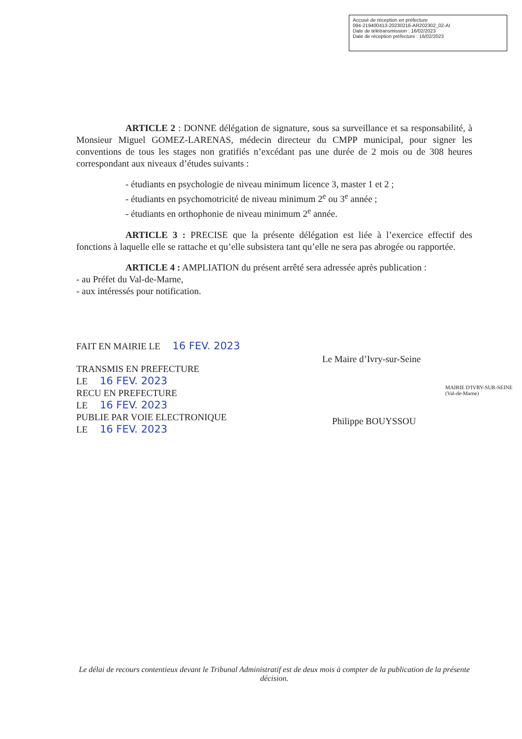Accusé de réception en préfecture
094-219400413-20230216-AR202302_02-AI
Date de télétransmission : 16/02/2023
Date de réception préfecture : 16/02/2023
ARTICLE 2 : DONNE délégation de signature, sous sa surveillance et sa responsabilité, à Monsieur Miguel GOMEZ-LARENAS, médecin directeur du CMPP municipal, pour signer les conventions de tous les stages non gratifiés n’excédant pas une durée de 2 mois ou de 308 heures correspondant aux niveaux d’études suivants :
- étudiants en psychologie de niveau minimum licence 3, master 1 et 2 ;
- étudiants en psychomotricité de niveau minimum 2<sup>e</sup> ou 3<sup>e</sup> année ;
- étudiants en orthophonie de niveau minimum 2<sup>e</sup> année.
ARTICLE 3 : PRECISE que la présente délégation est liée à l’exercice effectif des fonctions à laquelle elle se rattache et qu’elle subsistera tant qu’elle ne sera pas abrogée ou rapportée.
ARTICLE 4 : AMPLIATION du présent arrêté sera adressée après publication :
- au Préfet du Val-de-Marne,
- aux intéressés pour notification.
FAIT EN MAIRIE LE 16 FEV. 2023
TRANSMIS EN PREFECTURE
LE 16 FEV. 2023
RECU EN PREFECTURE
LE 16 FEV. 2023
PUBLIE PAR VOIE ELECTRONIQUE
LE 16 FEV. 2023
Le Maire d’Ivry-sur-Seine
MAIRIE D'IVRY-SUR-SEINE (Val-de-Marne)
Philippe BOUYSSOU
Le délai de recours contentieux devant le Tribunal Administratif est de deux mois à compter de la publication de la présente décision.